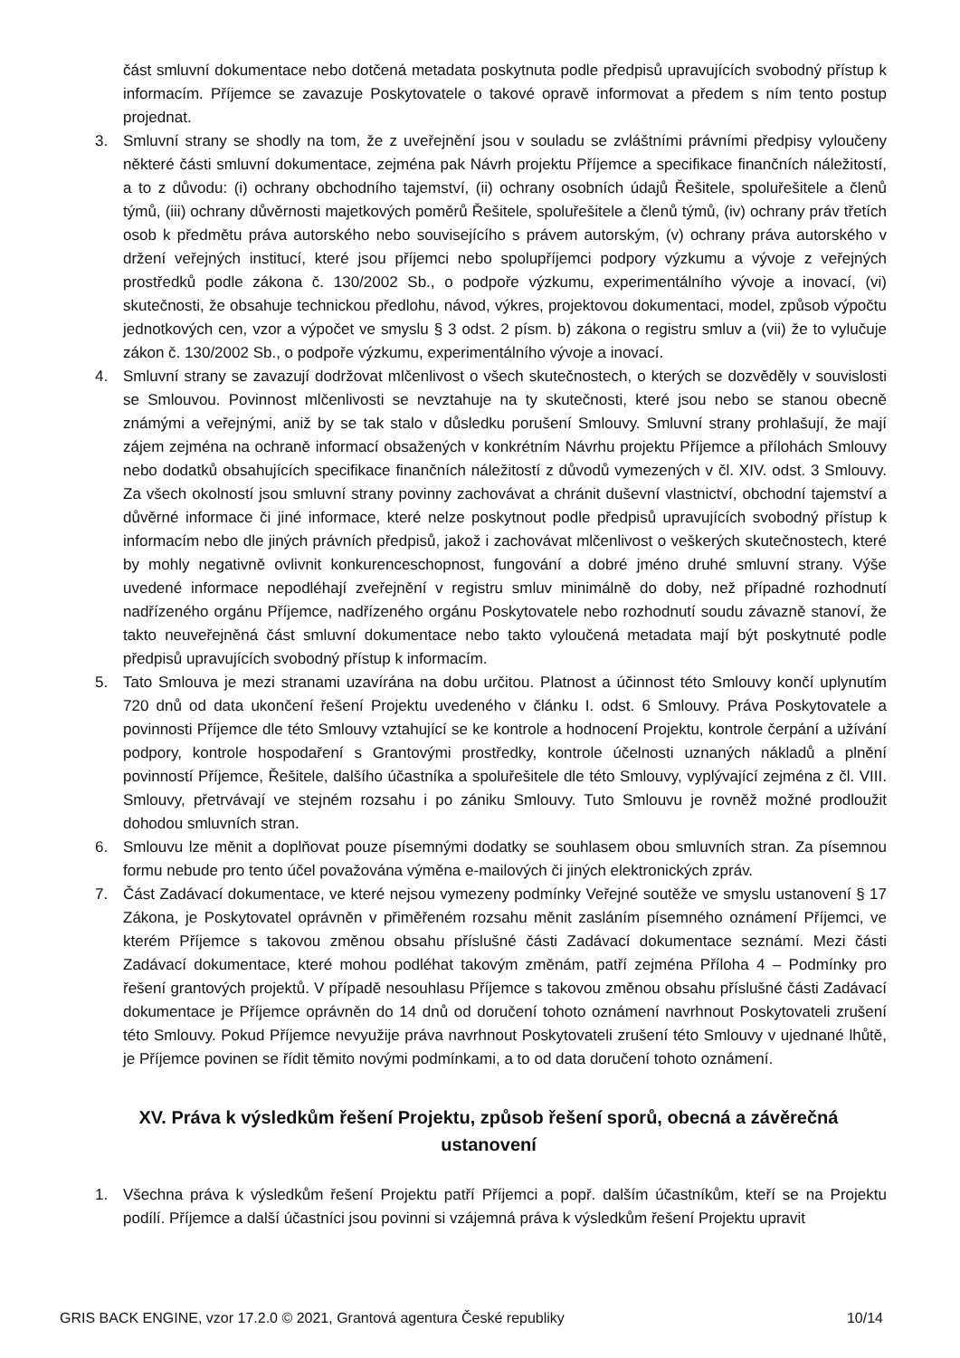část smluvní dokumentace nebo dotčená metadata poskytnuta podle předpisů upravujících svobodný přístup k informacím. Příjemce se zavazuje Poskytovatele o takové opravě informovat a předem s ním tento postup projednat.
3. Smluvní strany se shodly na tom, že z uveřejnění jsou v souladu se zvláštními právními předpisy vyloučeny některé části smluvní dokumentace, zejména pak Návrh projektu Příjemce a specifikace finančních náležitostí, a to z důvodu: (i) ochrany obchodního tajemství, (ii) ochrany osobních údajů Řešitele, spoluřešitele a členů týmů, (iii) ochrany důvěrnosti majetkových poměrů Řešitele, spoluřešitele a členů týmů, (iv) ochrany práv třetích osob k předmětu práva autorského nebo souvisejícího s právem autorským, (v) ochrany práva autorského v držení veřejných institucí, které jsou příjemci nebo spolupříjemci podpory výzkumu a vývoje z veřejných prostředků podle zákona č. 130/2002 Sb., o podpoře výzkumu, experimentálního vývoje a inovací, (vi) skutečnosti, že obsahuje technickou předlohu, návod, výkres, projektovou dokumentaci, model, způsob výpočtu jednotkových cen, vzor a výpočet ve smyslu § 3 odst. 2 písm. b) zákona o registru smluv a (vii) že to vylučuje zákon č. 130/2002 Sb., o podpoře výzkumu, experimentálního vývoje a inovací.
4. Smluvní strany se zavazují dodržovat mlčenlivost o všech skutečnostech, o kterých se dozvěděly v souvislosti se Smlouvou. Povinnost mlčenlivosti se nevztahuje na ty skutečnosti, které jsou nebo se stanou obecně známými a veřejnými, aniž by se tak stalo v důsledku porušení Smlouvy. Smluvní strany prohlašují, že mají zájem zejména na ochraně informací obsažených v konkrétním Návrhu projektu Příjemce a přílohách Smlouvy nebo dodatků obsahujících specifikace finančních náležitostí z důvodů vymezených v čl. XIV. odst. 3 Smlouvy. Za všech okolností jsou smluvní strany povinny zachovávat a chránit duševní vlastnictví, obchodní tajemství a důvěrné informace či jiné informace, které nelze poskytnout podle předpisů upravujících svobodný přístup k informacím nebo dle jiných právních předpisů, jakož i zachovávat mlčenlivost o veškerých skutečnostech, které by mohly negativně ovlivnit konkurenceschopnost, fungování a dobré jméno druhé smluvní strany. Výše uvedené informace nepodléhají zveřejnění v registru smluv minimálně do doby, než případné rozhodnutí nadřízeného orgánu Příjemce, nadřízeného orgánu Poskytovatele nebo rozhodnutí soudu závazně stanoví, že takto neuveřejněná část smluvní dokumentace nebo takto vyloučená metadata mají být poskytnuté podle předpisů upravujících svobodný přístup k informacím.
5. Tato Smlouva je mezi stranami uzavírána na dobu určitou. Platnost a účinnost této Smlouvy končí uplynutím 720 dnů od data ukončení řešení Projektu uvedeného v článku I. odst. 6 Smlouvy. Práva Poskytovatele a povinnosti Příjemce dle této Smlouvy vztahující se ke kontrole a hodnocení Projektu, kontrole čerpání a užívání podpory, kontrole hospodaření s Grantovými prostředky, kontrole účelnosti uznaných nákladů a plnění povinností Příjemce, Řešitele, dalšího účastníka a spoluřešitele dle této Smlouvy, vyplývající zejména z čl. VIII. Smlouvy, přetrvávají ve stejném rozsahu i po zániku Smlouvy. Tuto Smlouvu je rovněž možné prodloužit dohodou smluvních stran.
6. Smlouvu lze měnit a doplňovat pouze písemnými dodatky se souhlasem obou smluvních stran. Za písemnou formu nebude pro tento účel považována výměna e-mailových či jiných elektronických zpráv.
7. Část Zadávací dokumentace, ve které nejsou vymezeny podmínky Veřejné soutěže ve smyslu ustanovení § 17 Zákona, je Poskytovatel oprávněn v přiměřeném rozsahu měnit zasláním písemného oznámení Příjemci, ve kterém Příjemce s takovou změnou obsahu příslušné části Zadávací dokumentace seznámí. Mezi části Zadávací dokumentace, které mohou podléhat takovým změnám, patří zejména Příloha 4 – Podmínky pro řešení grantových projektů. V případě nesouhlasu Příjemce s takovou změnou obsahu příslušné části Zadávací dokumentace je Příjemce oprávněn do 14 dnů od doručení tohoto oznámení navrhnout Poskytovateli zrušení této Smlouvy. Pokud Příjemce nevyužije práva navrhnout Poskytovateli zrušení této Smlouvy v ujednané lhůtě, je Příjemce povinen se řídit těmito novými podmínkami, a to od data doručení tohoto oznámení.
XV. Práva k výsledkům řešení Projektu, způsob řešení sporů, obecná a závěrečná ustanovení
1. Všechna práva k výsledkům řešení Projektu patří Příjemci a popř. dalším účastníkům, kteří se na Projektu podílí. Příjemce a další účastníci jsou povinni si vzájemná práva k výsledkům řešení Projektu upravit
GRIS BACK ENGINE, vzor 17.2.0 © 2021, Grantová agentura České republiky 10/14